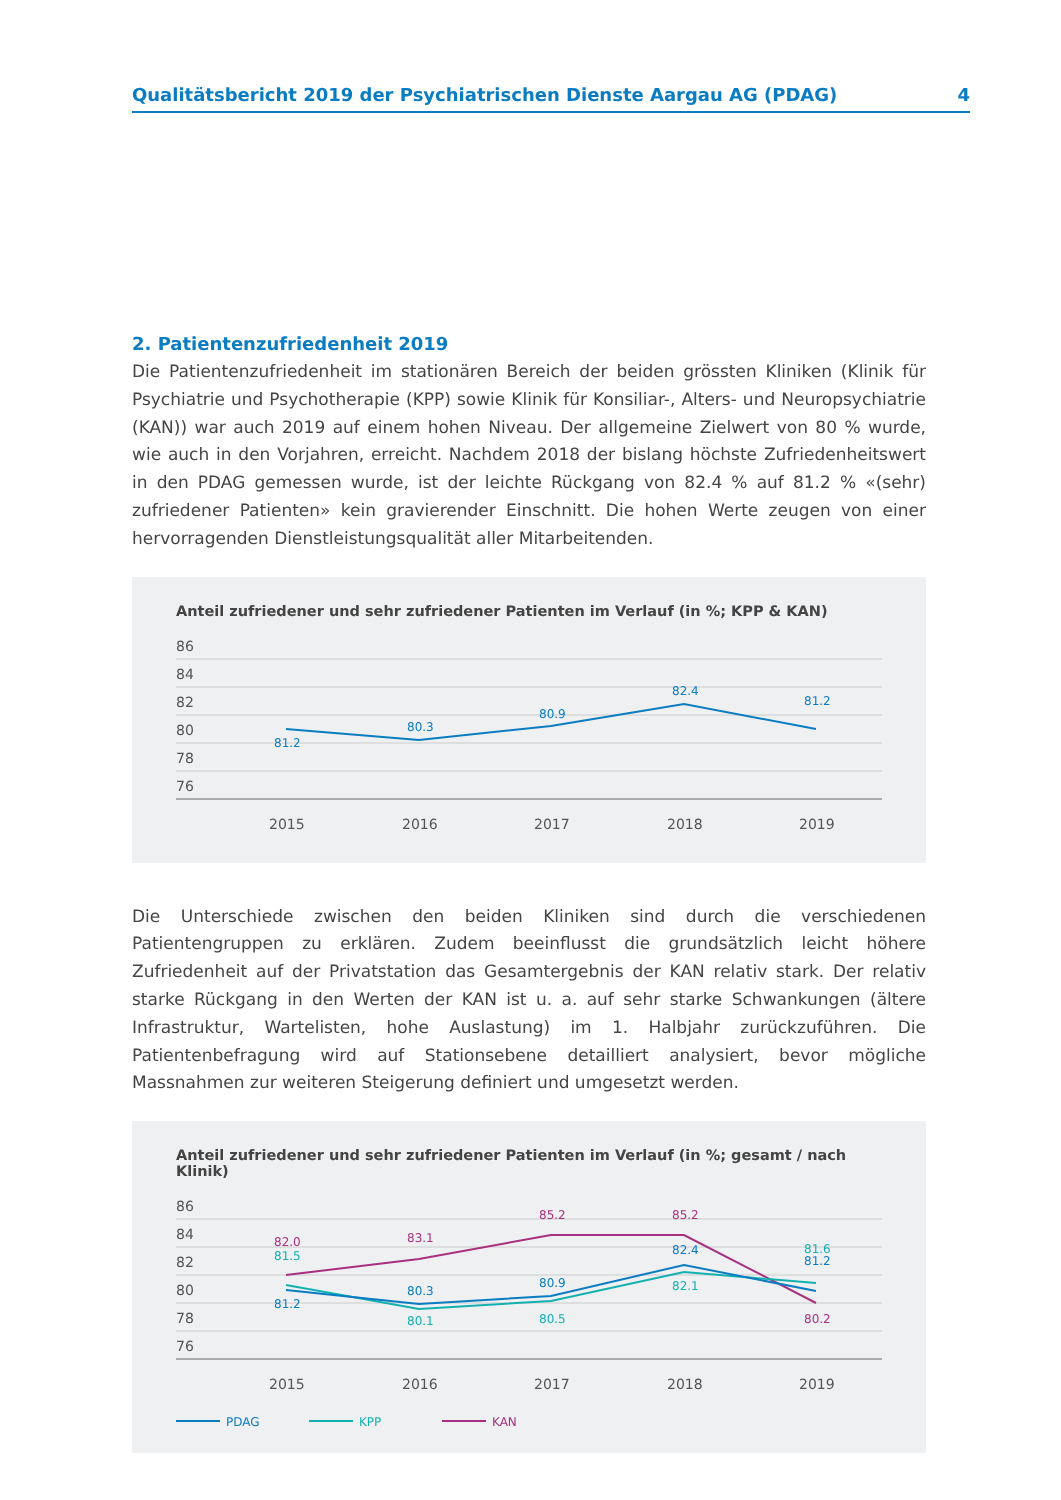Qualitätsbericht 2019 der Psychiatrischen Dienste Aargau AG (PDAG) 4
2. Patientenzufriedenheit 2019
Die Patientenzufriedenheit im stationären Bereich der beiden grössten Kliniken (Klinik für Psychiatrie und Psychotherapie (KPP) sowie Klinik für Konsiliar-, Alters- und Neuropsychiatrie (KAN)) war auch 2019 auf einem hohen Niveau. Der allgemeine Zielwert von 80 % wurde, wie auch in den Vorjahren, erreicht. Nachdem 2018 der bislang höchste Zufriedenheitswert in den PDAG gemessen wurde, ist der leichte Rückgang von 82.4 % auf 81.2 % «(sehr) zufriedener Patienten» kein gravierender Einschnitt. Die hohen Werte zeugen von einer hervorragenden Dienstleistungsqualität aller Mitarbeitenden.
Anteil zufriedener und sehr zufriedener Patienten im Verlauf (in %; KPP & KAN)
86
84
82
80
78
76
2015
2016
2017
2018
2019
81.2
80.3
80.9
82.4
81.2
Die Unterschiede zwischen den beiden Kliniken sind durch die verschiedenen Patientengruppen zu erklären. Zudem beeinflusst die grundsätzlich leicht höhere Zufriedenheit auf der Privatstation das Gesamtergebnis der KAN relativ stark. Der relativ starke Rückgang in den Werten der KAN ist u. a. auf sehr starke Schwankungen (ältere Infrastruktur, Wartelisten, hohe Auslastung) im 1. Halbjahr zurückzuführen. Die Patientenbefragung wird auf Stationsebene detailliert analysiert, bevor mögliche Massnahmen zur weiteren Steigerung definiert und umgesetzt werden.
Anteil zufriedener und sehr zufriedener Patienten im Verlauf (in %; gesamt / nach Klinik)
86
84
82
80
78
76
2015
2016
2017
2018
2019
82.0
81.5
81.2
83.1
80.3
80.1
85.2
80.9
80.5
85.2
82.4
82.1
81.6
81.2
80.2
PDAG
KPP
KAN